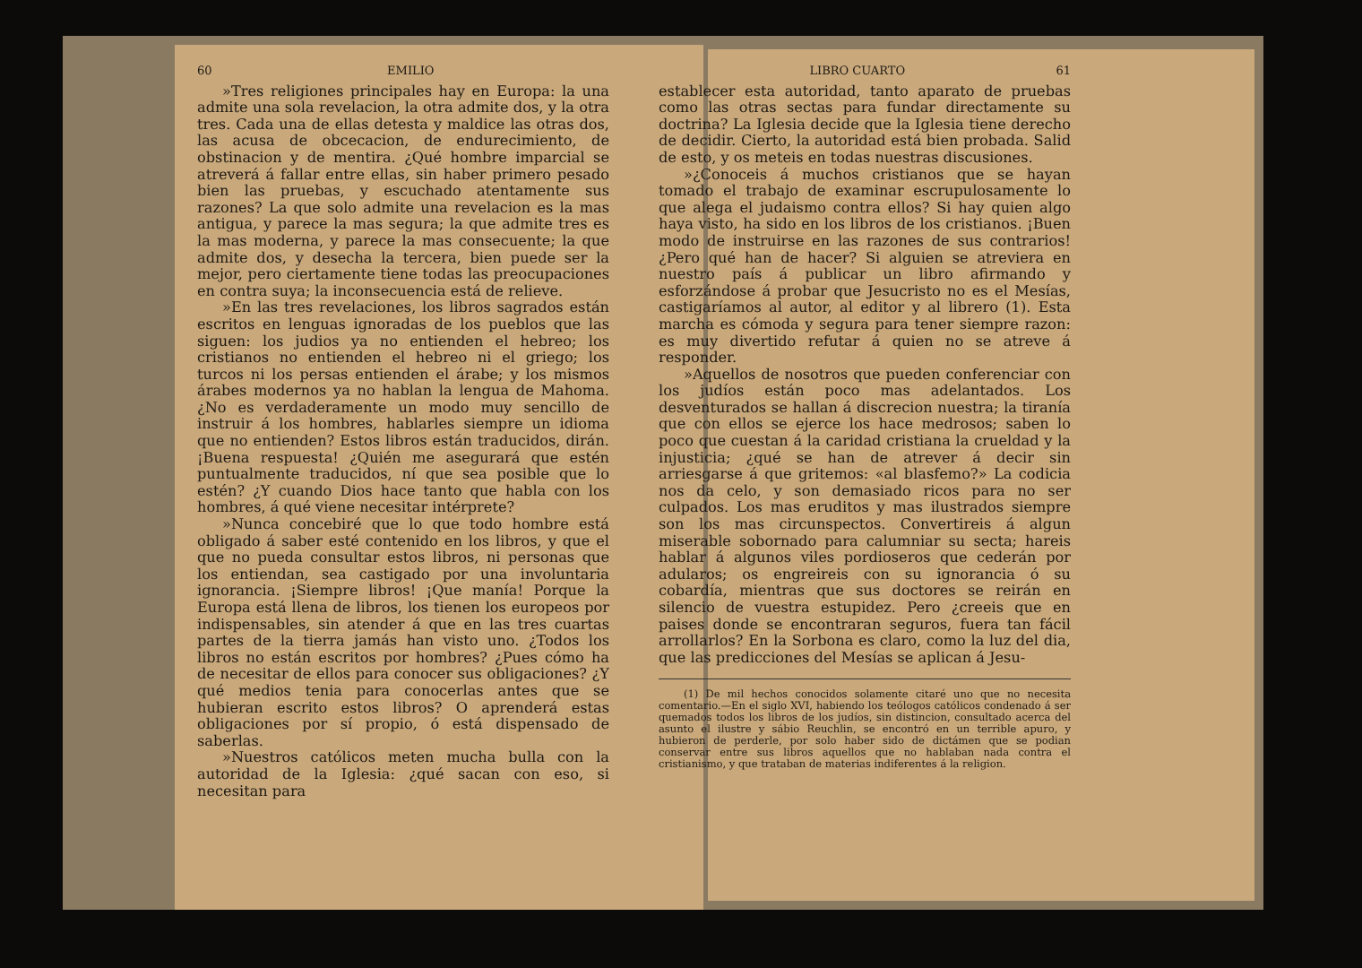60 EMILIO
»Tres religiones principales hay en Europa: la una admite una sola revelacion, la otra admite dos, y la otra tres. Cada una de ellas detesta y maldice las otras dos, las acusa de obcecacion, de endurecimiento, de obstinacion y de mentira. ¿Qué hombre imparcial se atreverá á fallar entre ellas, sin haber primero pesado bien las pruebas, y escuchado atentamente sus razones? La que solo admite una revelacion es la mas antigua, y parece la mas segura; la que admite tres es la mas moderna, y parece la mas consecuente; la que admite dos, y desecha la tercera, bien puede ser la mejor, pero ciertamente tiene todas las preocupaciones en contra suya; la inconsecuencia está de relieve.
»En las tres revelaciones, los libros sagrados están escritos en lenguas ignoradas de los pueblos que las siguen: los judios ya no entienden el hebreo; los cristianos no entienden el hebreo ni el griego; los turcos ni los persas entienden el árabe; y los mismos árabes modernos ya no hablan la lengua de Mahoma. ¿No es verdaderamente un modo muy sencillo de instruir á los hombres, hablarles siempre un idioma que no entienden? Estos libros están traducidos, dirán. ¡Buena respuesta! ¿Quién me asegurará que estén puntualmente traducidos, ní que sea posible que lo estén? ¿Y cuando Dios hace tanto que habla con los hombres, á qué viene necesitar intérprete?
»Nunca concebiré que lo que todo hombre está obligado á saber esté contenido en los libros, y que el que no pueda consultar estos libros, ni personas que los entiendan, sea castigado por una involuntaria ignorancia. ¡Siempre libros! ¡Que manía! Porque la Europa está llena de libros, los tienen los europeos por indispensables, sin atender á que en las tres cuartas partes de la tierra jamás han visto uno. ¿Todos los libros no están escritos por hombres? ¿Pues cómo ha de necesitar de ellos para conocer sus obligaciones? ¿Y qué medios tenia para conocerlas antes que se hubieran escrito estos libros? O aprenderá estas obligaciones por sí propio, ó está dispensado de saberlas.
»Nuestros católicos meten mucha bulla con la autoridad de la Iglesia: ¿qué sacan con eso, si necesitan para
LIBRO CUARTO 61
establecer esta autoridad, tanto aparato de pruebas como las otras sectas para fundar directamente su doctrina? La Iglesia decide que la Iglesia tiene derecho de decidir. Cierto, la autoridad está bien probada. Salid de esto, y os meteis en todas nuestras discusiones.
»¿Conoceis á muchos cristianos que se hayan tomado el trabajo de examinar escrupulosamente lo que alega el judaismo contra ellos? Si hay quien algo haya visto, ha sido en los libros de los cristianos. ¡Buen modo de instruirse en las razones de sus contrarios! ¿Pero qué han de hacer? Si alguien se atreviera en nuestro país á publicar un libro afirmando y esforzándose á probar que Jesucristo no es el Mesías, castigaríamos al autor, al editor y al librero (1). Esta marcha es cómoda y segura para tener siempre razon: es muy divertido refutar á quien no se atreve á responder.
»Aquellos de nosotros que pueden conferenciar con los judíos están poco mas adelantados. Los desventurados se hallan á discrecion nuestra; la tiranía que con ellos se ejerce los hace medrosos; saben lo poco que cuestan á la caridad cristiana la crueldad y la injusticia; ¿qué se han de atrever á decir sin arriesgarse á que gritemos: «al blasfemo?» La codicia nos da celo, y son demasiado ricos para no ser culpados. Los mas eruditos y mas ilustrados siempre son los mas circunspectos. Convertireis á algun miserable sobornado para calumniar su secta; hareis hablar á algunos viles pordioseros que cederán por adularos; os engreireis con su ignorancia ó su cobardía, mientras que sus doctores se reirán en silencio de vuestra estupidez. Pero ¿creeis que en paises donde se encontraran seguros, fuera tan fácil arrollarlos? En la Sorbona es claro, como la luz del dia, que las predicciones del Mesías se aplican á Jesu-
(1) De mil hechos conocidos solamente citaré uno que no necesita comentario.—En el siglo XVI, habiendo los teólogos católicos condenado á ser quemados todos los libros de los judíos, sin distincion, consultado acerca del asunto el ilustre y sábio Reuchlin, se encontró en un terrible apuro, y hubieron de perderle, por solo haber sido de dictámen que se podian conservar entre sus libros aquellos que no hablaban nada contra el cristianismo, y que trataban de materias indiferentes á la religion.